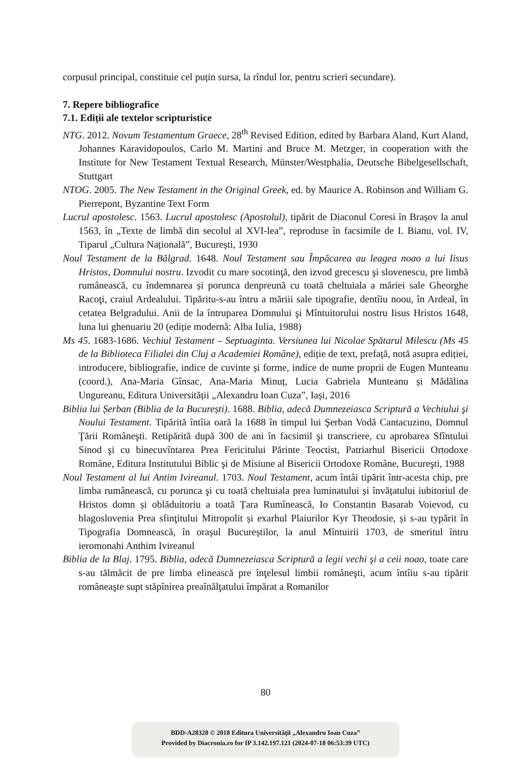corpusul principal, constituie cel puțin sursa, la rîndul lor, pentru scrieri secundare).
7. Repere bibliografice
7.1. Ediții ale textelor scripturistice
NTG. 2012. Novum Testamentum Graece, 28<sup>th</sup> Revised Edition, edited by Barbara Aland, Kurt Aland, Johannes Karavidopoulos, Carlo M. Martini and Bruce M. Metzger, in cooperation with the Institute for New Testament Textual Research, Münster/Westphalia, Deutsche Bibelgesellschaft, Stuttgart
NTOG. 2005. The New Testament in the Original Greek, ed. by Maurice A. Robinson and William G. Pierrepont, Byzantine Text Form
Lucrul apostolesc. 1563. Lucrul apostolesc (Apostolul), tipărit de Diaconul Coresi în Brașov la anul 1563, în „Texte de limbă din secolul al XVI-lea”, reproduse în facsimile de I. Bianu, vol. IV, Tiparul „Cultura Națională”, București, 1930
Noul Testament de la Bălgrad. 1648. Noul Testament sau Împăcarea au leagea noao a lui Iisus Hristos, Domnului nostru. Izvodit cu mare socotinţă, den izvod grecescu şi slovenescu, pre limbă rumânească, cu îndemnarea și porunca denpreună cu toată cheltuiala a măriei sale Gheorghe Racoţi, craiul Ardealului. Tipăritu-s-au întru a măriii sale tipografie, dentîiu noou, în Ardeal, în cetatea Belgradului. Anii de la întruparea Domnului şi Mîntuitorului nostru Iisus Hristos 1648, luna lui ghenuariu 20 (ediție modernă: Alba Iulia, 1988)
Ms 45. 1683-1686. Vechiul Testament – Septuaginta. Versiunea lui Nicolae Spătarul Milescu (Ms 45 de la Biblioteca Filialei din Cluj a Academiei Române), ediție de text, prefață, notă asupra ediției, introducere, bibliografie, indice de cuvinte și forme, indice de nume proprii de Eugen Munteanu (coord.), Ana-Maria Gînsac, Ana-Maria Minuț, Lucia Gabriela Munteanu și Mădălina Ungureanu, Editura Universității „Alexandru Ioan Cuza”, Iași, 2016
Biblia lui Șerban (Biblia de la București). 1688. Biblia, adecă Dumnezeiasca Scriptură a Vechiului şi Noului Testament. Tipărită întîia oară la 1688 în timpul lui Şerban Vodă Cantacuzino, Domnul Ţării Româneşti. Retipărită după 300 de ani în facsimil şi transcriere, cu aprobarea Sfîntului Sinod şi cu binecuvîntarea Prea Fericitului Părinte Teoctist, Patriarhul Bisericii Ortodoxe Române, Editura Institutului Biblic şi de Misiune al Bisericii Ortodoxe Române, Bucureşti, 1988
Noul Testament al lui Antim Ivireanul. 1703. Noul Testament, acum întâi tipărit într-acesta chip, pre limba rumânească, cu porunca şi cu toată cheltuiala prea luminatului și învățatului iubitoriul de Hristos domn și oblăduitoriu a toată Țara Rumînească, Io Constantin Basarab Voievod, cu blagoslovenia Prea sfinţitului Mitropolit și exarhul Plaiurilor Kyr Theodosie, și s-au typărit în Tipografia Domnească, în orașul Bucureștilor, la anul Mîntuirii 1703, de smeritul întru ieromonahi Anthim Ivireanul
Biblia de la Blaj. 1795. Biblia, adecă Dumnezeiasca Scriptură a legii vechi şi a ceii noao, toate care s-au tălmăcit de pre limba elinească pre înţelesul limbii româneşti, acum întîiu s-au tipărit româneaşte supt stăpînirea preaînălţatului împărat a Romanilor
80
BDD-A28328 © 2018 Editura Universităţii „Alexandru Ioan Cuza”
Provided by Diacronia.ro for IP 3.142.197.121 (2024-07-18 06:53:39 UTC)